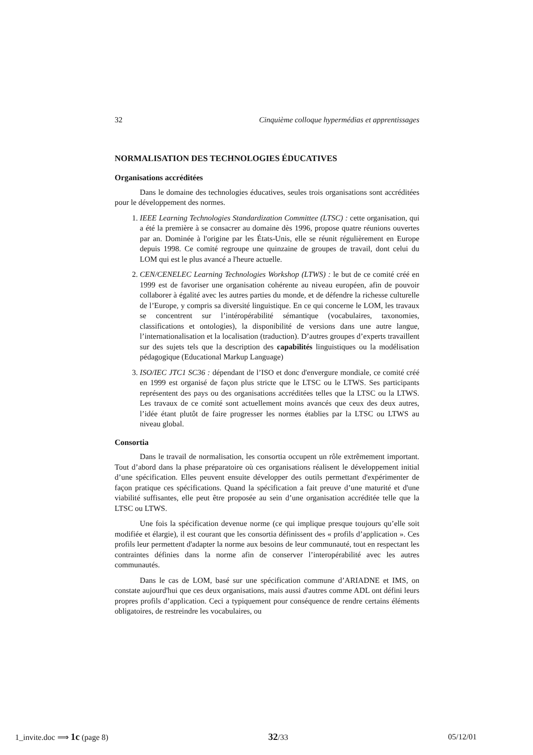32 Cinquième colloque hypermédias et apprentissages
NORMALISATION DES TECHNOLOGIES ÉDUCATIVES
Organisations accréditées
Dans le domaine des technologies éducatives, seules trois organisations sont accréditées pour le développement des normes.
1. IEEE Learning Technologies Standardization Committee (LTSC) : cette organisation, qui a été la première à se consacrer au domaine dès 1996, propose quatre réunions ouvertes par an. Dominée à l'origine par les États-Unis, elle se réunit régulièrement en Europe depuis 1998. Ce comité regroupe une quinzaine de groupes de travail, dont celui du LOM qui est le plus avancé a l'heure actuelle.
2. CEN/CENELEC Learning Technologies Workshop (LTWS) : le but de ce comité créé en 1999 est de favoriser une organisation cohérente au niveau européen, afin de pouvoir collaborer à égalité avec les autres parties du monde, et de défendre la richesse culturelle de l’Europe, y compris sa diversité linguistique. En ce qui concerne le LOM, les travaux se concentrent sur l’intéropérabilité sémantique (vocabulaires, taxonomies, classifications et ontologies), la disponibilité de versions dans une autre langue, l’internationalisation et la localisation (traduction). D’autres groupes d’experts travaillent sur des sujets tels que la description des capabilités linguistiques ou la modélisation pédagogique (Educational Markup Language)
3. ISO/IEC JTC1 SC36 : dépendant de l’ISO et donc d'envergure mondiale, ce comité créé en 1999 est organisé de façon plus stricte que le LTSC ou le LTWS. Ses participants représentent des pays ou des organisations accréditées telles que la LTSC ou la LTWS. Les travaux de ce comité sont actuellement moins avancés que ceux des deux autres, l’idée étant plutôt de faire progresser les normes établies par la LTSC ou LTWS au niveau global.
Consortia
Dans le travail de normalisation, les consortia occupent un rôle extrêmement important. Tout d’abord dans la phase préparatoire où ces organisations réalisent le développement initial d’une spécification. Elles peuvent ensuite développer des outils permettant d'expérimenter de façon pratique ces spécifications. Quand la spécification a fait preuve d’une maturité et d'une viabilité suffisantes, elle peut être proposée au sein d’une organisation accréditée telle que la LTSC ou LTWS.
Une fois la spécification devenue norme (ce qui implique presque toujours qu’elle soit modifiée et élargie), il est courant que les consortia définissent des « profils d’application ». Ces profils leur permettent d'adapter la norme aux besoins de leur communauté, tout en respectant les contraintes définies dans la norme afin de conserver l’interopérabilité avec les autres communautés.
Dans le cas de LOM, basé sur une spécification commune d’ARIADNE et IMS, on constate aujourd'hui que ces deux organisations, mais aussi d'autres comme ADL ont défini leurs propres profils d’application. Ceci a typiquement pour conséquence de rendre certains éléments obligatoires, de restreindre les vocabulaires, ou
1_invite.doc ⟹ 1c (page 8) 32/33 05/12/01